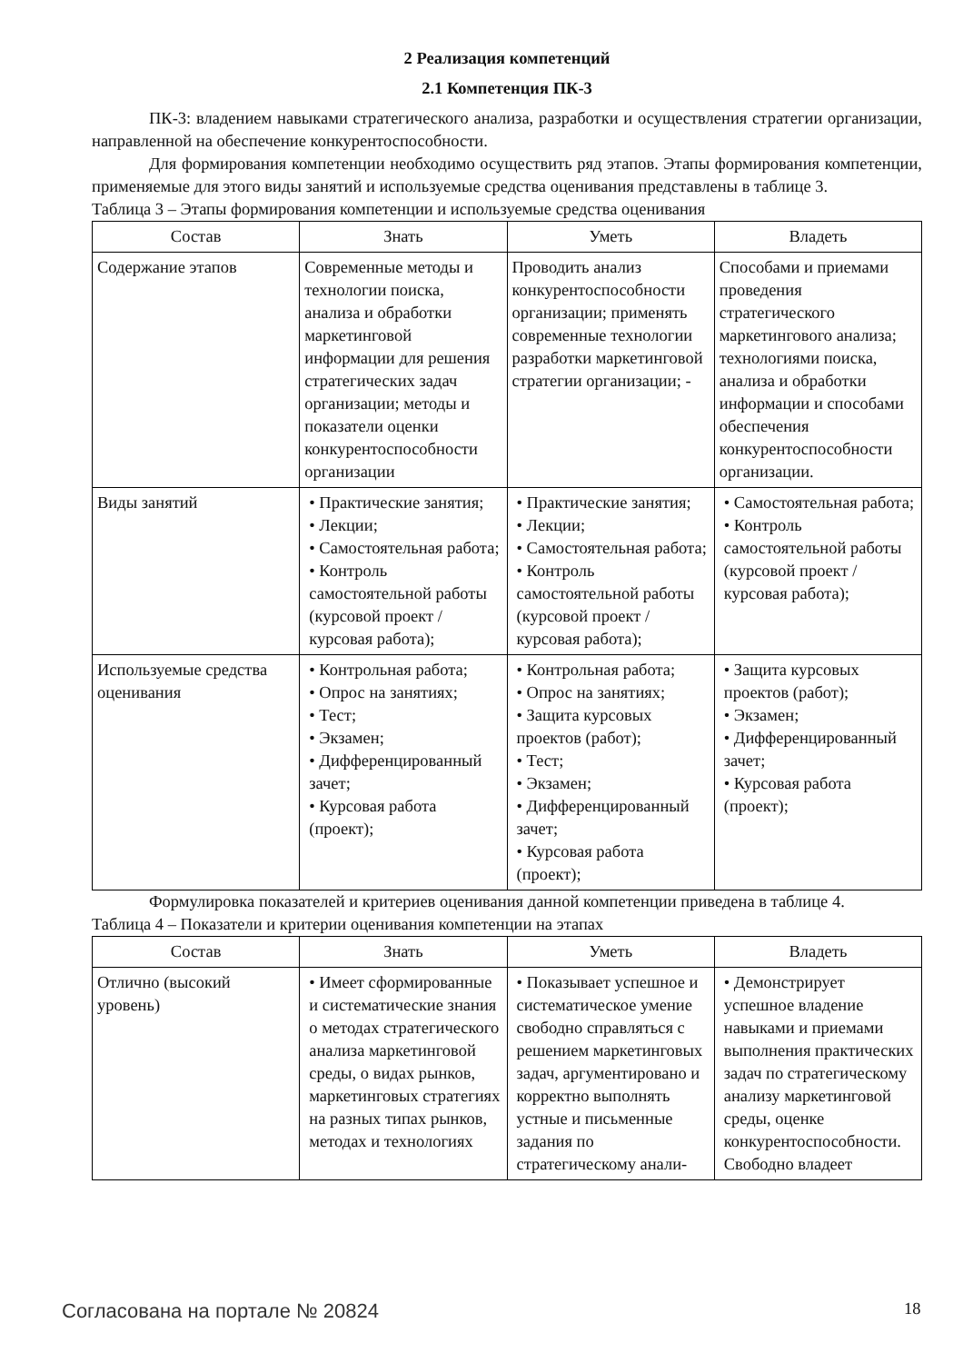2 Реализация компетенций
2.1 Компетенция ПК-3
ПК-3: владением навыками стратегического анализа, разработки и осуществления стратегии организации, направленной на обеспечение конкурентоспособности.
Для формирования компетенции необходимо осуществить ряд этапов. Этапы формирования компетенции, применяемые для этого виды занятий и используемые средства оценивания представлены в таблице 3.
Таблица 3 – Этапы формирования компетенции и используемые средства оценивания
| Состав | Знать | Уметь | Владеть |
| --- | --- | --- | --- |
| Содержание этапов | Современные методы и технологии поиска, анализа и обработки маркетинговой информации для решения стратегических задач организации; методы и показатели оценки конкурентоспособности организации | Проводить анализ конкурентоспособности организации; применять современные технологии разработки маркетинговой стратегии организации; - | Способами и приемами проведения стратегического маркетингового анализа; технологиями поиска, анализа и обработки информации и способами обеспечения конкурентоспособности организации. |
| Виды занятий | • Практические занятия; • Лекции; • Самостоятельная работа; • Контроль самостоятельной работы (курсовой проект / курсовая работа); | • Практические занятия; • Лекции; • Самостоятельная работа; • Контроль самостоятельной работы (курсовой проект / курсовая работа); | • Самостоятельная работа; • Контроль самостоятельной работы (курсовой проект / курсовая работа); |
| Используемые средства оценивания | • Контрольная работа; • Опрос на занятиях; • Тест; • Экзамен; • Дифференцированный зачет; • Курсовая работа (проект); | • Контрольная работа; • Опрос на занятиях; • Защита курсовых проектов (работ); • Тест; • Экзамен; • Дифференцированный зачет; • Курсовая работа (проект); | • Защита курсовых проектов (работ); • Экзамен; • Дифференцированный зачет; • Курсовая работа (проект); |
Формулировка показателей и критериев оценивания данной компетенции приведена в таблице 4.
Таблица 4 – Показатели и критерии оценивания компетенции на этапах
| Состав | Знать | Уметь | Владеть |
| --- | --- | --- | --- |
| Отлично (высокий уровень) | • Имеет сформированные и систематические знания о методах стратегического анализа маркетинговой среды, о видах рынков, маркетинговых стратегиях на разных типах рынков, методах и технологиях | • Показывает успешное и систематическое умение свободно справляться с решением маркетинговых задач, аргументировано и корректно выполнять устные и письменные задания по стратегическому анали- | • Демонстрирует успешное владение навыками и приемами выполнения практических задач по стратегическому анализу маркетинговой среды, оценке конкурентоспособности. Свободно владеет |
Согласована на портале № 20824 18